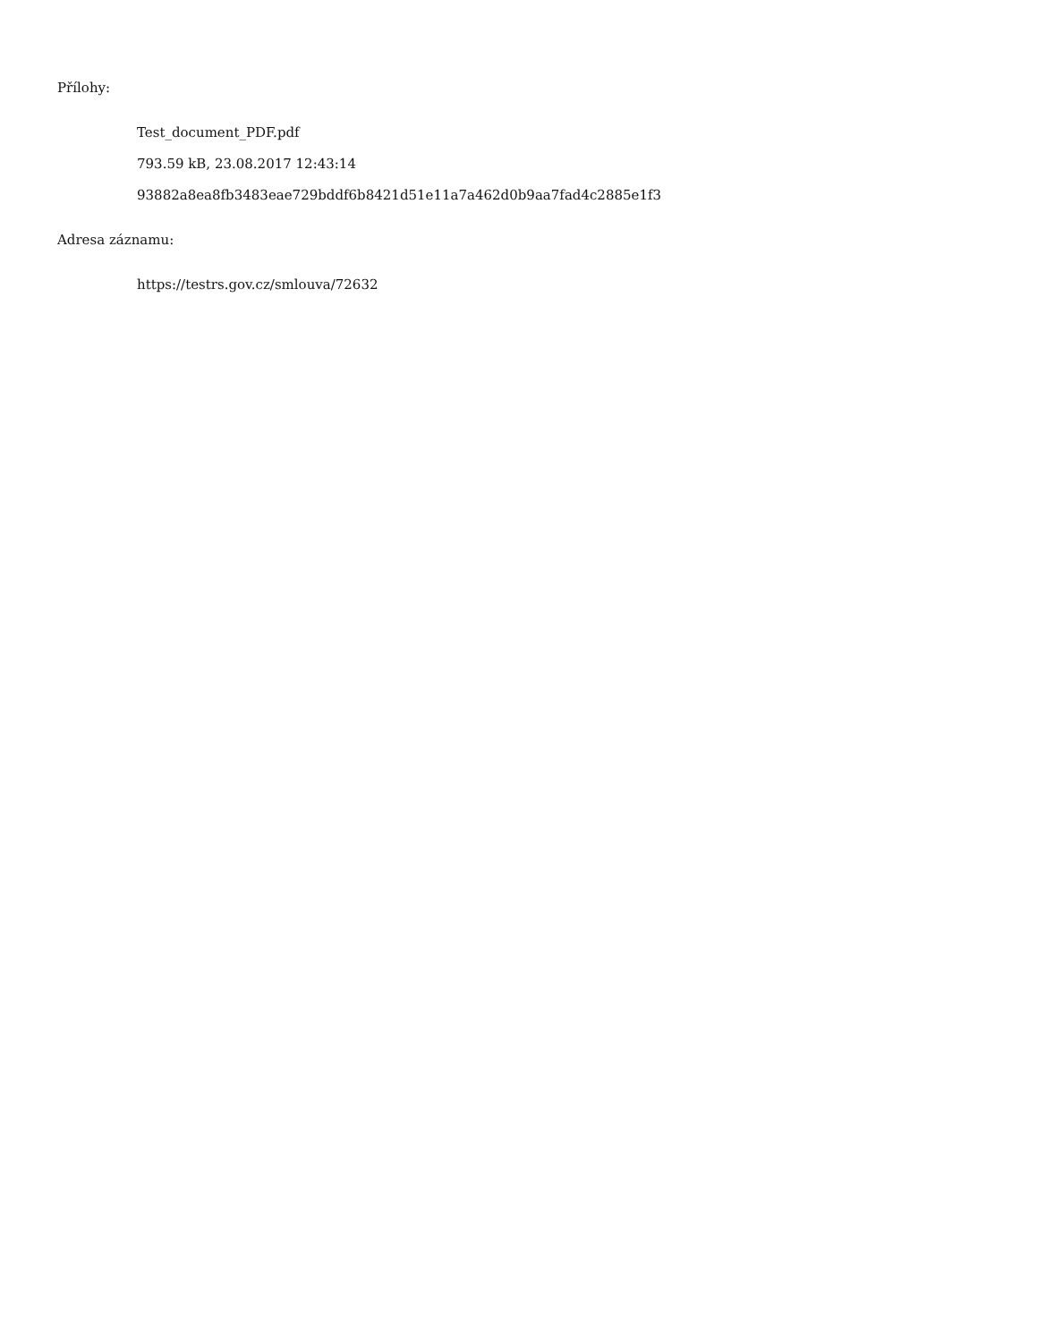Přílohy:
Test_document_PDF.pdf
793.59 kB, 23.08.2017 12:43:14
93882a8ea8fb3483eae729bddf6b8421d51e11a7a462d0b9aa7fad4c2885e1f3
Adresa záznamu:
https://testrs.gov.cz/smlouva/72632